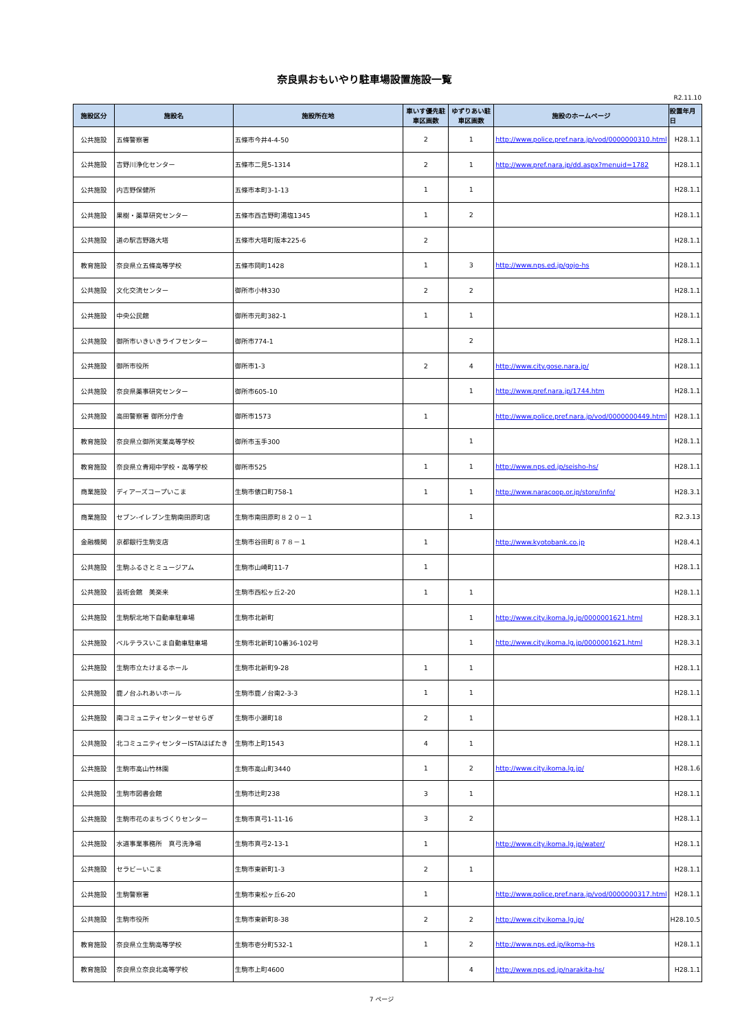奈良県おもいやり駐車場設置施設一覧
R2.11.10
| 施設区分 | 施設名 | 施設所在地 | 車いす優先駐車区画数 | ゆずりあい駐車区画数 | 施設のホームページ | 設置年月日 |
| --- | --- | --- | --- | --- | --- | --- |
| 公共施設 | 五條警察署 | 五條市今井4-4-50 | 2 | 1 | http://www.police.pref.nara.jp/vod/0000000310.html | H28.1.1 |
| 公共施設 | 吉野川浄化センター | 五條市二見5-1314 | 2 | 1 | http://www.pref.nara.jp/dd.aspx?menuid=1782 | H28.1.1 |
| 公共施設 | 内吉野保健所 | 五條市本町3-1-13 | 1 | 1 | | H28.1.1 |
| 公共施設 | 果樹・薬草研究センター | 五條市西吉野町湯塩1345 | 1 | 2 | | H28.1.1 |
| 公共施設 | 道の駅吉野路大塔 | 五條市大塔町阪本225-6 | 2 | | | H28.1.1 |
| 教育施設 | 奈良県立五條高等学校 | 五條市岡町1428 | 1 | 3 | http://www.nps.ed.jp/gojo-hs | H28.1.1 |
| 公共施設 | 文化交流センター | 御所市小林330 | 2 | 2 | | H28.1.1 |
| 公共施設 | 中央公民館 | 御所市元町382-1 | 1 | 1 | | H28.1.1 |
| 公共施設 | 御所市いきいきライフセンター | 御所市774-1 | | 2 | | H28.1.1 |
| 公共施設 | 御所市役所 | 御所市1-3 | 2 | 4 | http://www.city.gose.nara.jp/ | H28.1.1 |
| 公共施設 | 奈良県薬事研究センター | 御所市605-10 | | 1 | http://www.pref.nara.jp/1744.htm | H28.1.1 |
| 公共施設 | 高田警察署 御所分庁舎 | 御所市1573 | 1 | | http://www.police.pref.nara.jp/vod/0000000449.html | H28.1.1 |
| 教育施設 | 奈良県立御所実業高等学校 | 御所市玉手300 | | 1 | | H28.1.1 |
| 教育施設 | 奈良県立青翔中学校・高等学校 | 御所市525 | 1 | 1 | http://www.nps.ed.jp/seisho-hs/ | H28.1.1 |
| 商業施設 | ディアーズコープいこま | 生駒市俵口町758-1 | 1 | 1 | http://www.naracoop.or.jp/store/info/ | H28.3.1 |
| 商業施設 | セブン-イレブン生駒南田原町店 | 生駒市南田原町８２０－１ | | 1 | | R2.3.13 |
| 金融機関 | 京都銀行生駒支店 | 生駒市谷田町８７８－１ | 1 | | http://www.kyotobank.co.jp | H28.4.1 |
| 公共施設 | 生駒ふるさとミュージアム | 生駒市山崎町11-7 | 1 | | | H28.1.1 |
| 公共施設 | 芸術会館 美楽来 | 生駒市西松ヶ丘2-20 | 1 | 1 | | H28.1.1 |
| 公共施設 | 生駒駅北地下自動車駐車場 | 生駒市北新町 | | 1 | http://www.city.ikoma.lg.jp/0000001621.html | H28.3.1 |
| 公共施設 | ベルテラスいこま自動車駐車場 | 生駒市北新町10番36-102号 | | 1 | http://www.city.ikoma.lg.jp/0000001621.html | H28.3.1 |
| 公共施設 | 生駒市立たけまるホール | 生駒市北新町9-28 | 1 | 1 | | H28.1.1 |
| 公共施設 | 鹿ノ台ふれあいホール | 生駒市鹿ノ台南2-3-3 | 1 | 1 | | H28.1.1 |
| 公共施設 | 南コミュニティセンターせせらぎ | 生駒市小瀬町18 | 2 | 1 | | H28.1.1 |
| 公共施設 | 北コミュニティセンターISTAはばたき | 生駒市上町1543 | 4 | 1 | | H28.1.1 |
| 公共施設 | 生駒市高山竹林園 | 生駒市高山町3440 | 1 | 2 | http://www.city.ikoma.lg.jp/ | H28.1.6 |
| 公共施設 | 生駒市図書会館 | 生駒市辻町238 | 3 | 1 | | H28.1.1 |
| 公共施設 | 生駒市花のまちづくりセンター | 生駒市真弓1-11-16 | 3 | 2 | | H28.1.1 |
| 公共施設 | 水道事業事務所 真弓洗浄場 | 生駒市真弓2-13-1 | 1 | | http://www.city.ikoma.lg.jp/water/ | H28.1.1 |
| 公共施設 | セラビーいこま | 生駒市東新町1-3 | 2 | 1 | | H28.1.1 |
| 公共施設 | 生駒警察署 | 生駒市東松ヶ丘6-20 | 1 | | http://www.police.pref.nara.jp/vod/0000000317.html | H28.1.1 |
| 公共施設 | 生駒市役所 | 生駒市東新町8-38 | 2 | 2 | http://www.city.ikoma.lg.jp/ | H28.10.5 |
| 教育施設 | 奈良県立生駒高等学校 | 生駒市壱分町532-1 | 1 | 2 | http://www.nps.ed.jp/ikoma-hs | H28.1.1 |
| 教育施設 | 奈良県立奈良北高等学校 | 生駒市上町4600 | | 4 | http://www.nps.ed.jp/narakita-hs/ | H28.1.1 |
7 ページ